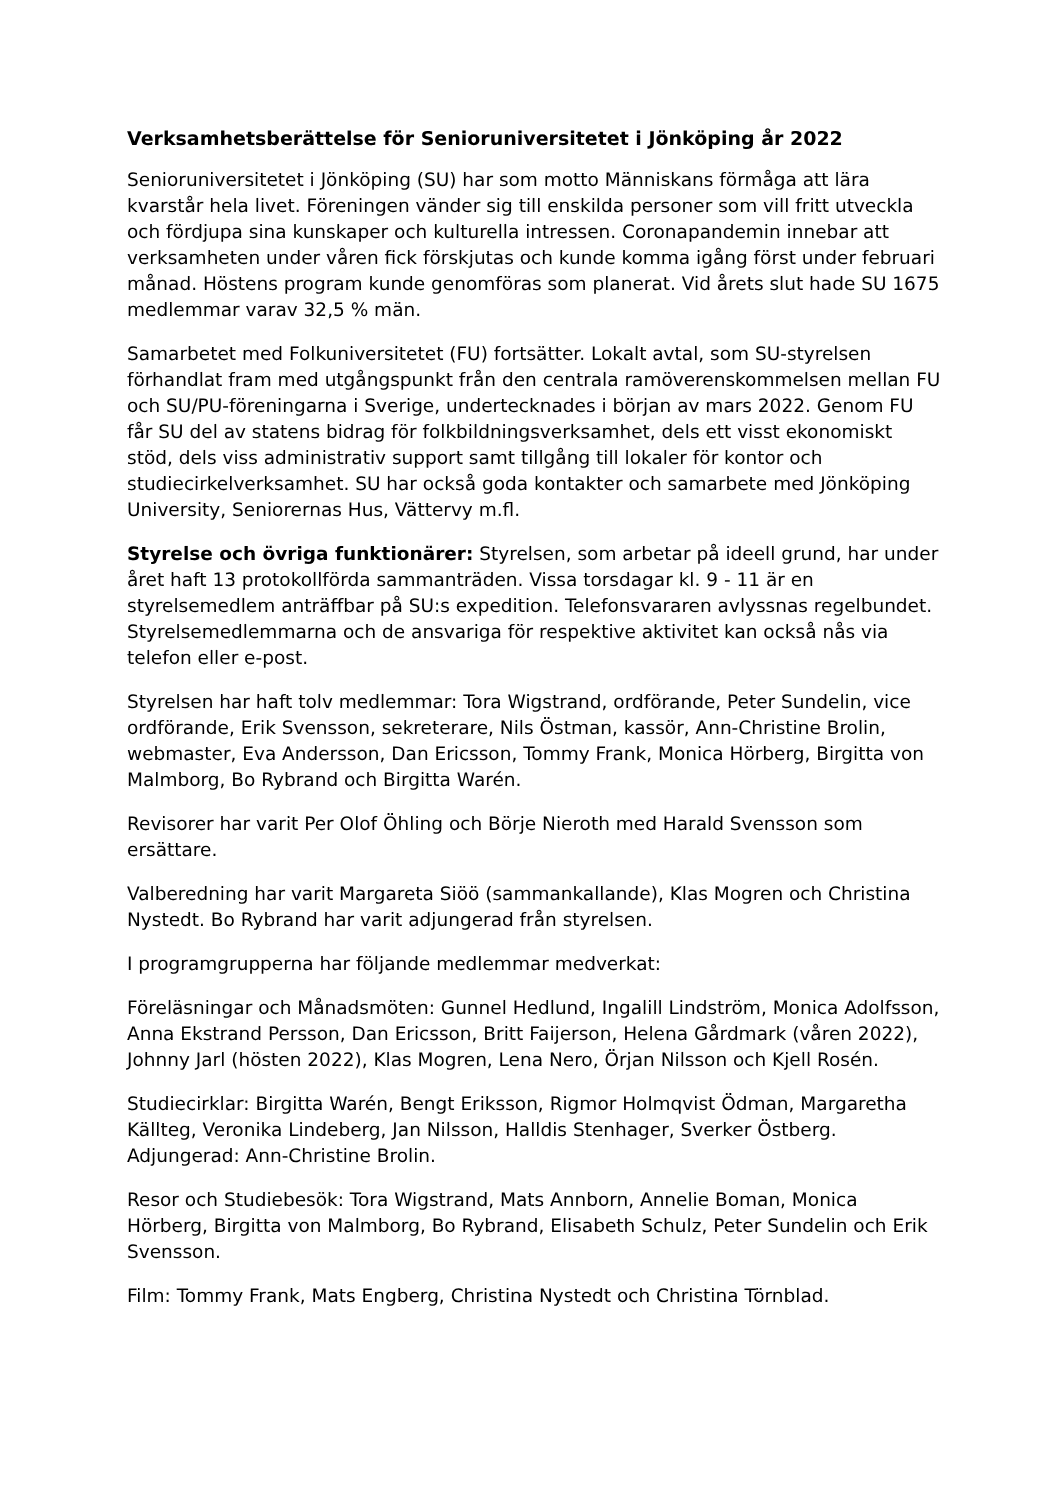Verksamhetsberättelse för Senioruniversitetet i Jönköping år 2022
Senioruniversitetet i Jönköping (SU) har som motto Människans förmåga att lära kvarstår hela livet. Föreningen vänder sig till enskilda personer som vill fritt utveckla och fördjupa sina kunskaper och kulturella intressen. Coronapandemin innebar att verksamheten under våren fick förskjutas och kunde komma igång först under februari månad. Höstens program kunde genomföras som planerat. Vid årets slut hade SU 1675 medlemmar varav 32,5 % män.
Samarbetet med Folkuniversitetet (FU) fortsätter. Lokalt avtal, som SU-styrelsen förhandlat fram med utgångspunkt från den centrala ramöverenskommelsen mellan FU och SU/PU-föreningarna i Sverige, undertecknades i början av mars 2022. Genom FU får SU del av statens bidrag för folkbildningsverksamhet, dels ett visst ekonomiskt stöd, dels viss administrativ support samt tillgång till lokaler för kontor och studiecirkelverksamhet. SU har också goda kontakter och samarbete med Jönköping University, Seniorernas Hus, Vättervy m.fl.
Styrelse och övriga funktionärer: Styrelsen, som arbetar på ideell grund, har under året haft 13 protokollförda sammanträden. Vissa torsdagar kl. 9 - 11 är en styrelsemedlem anträffbar på SU:s expedition. Telefonsvararen avlyssnas regelbundet. Styrelsemedlemmarna och de ansvariga för respektive aktivitet kan också nås via telefon eller e-post.
Styrelsen har haft tolv medlemmar: Tora Wigstrand, ordförande, Peter Sundelin, vice ordförande, Erik Svensson, sekreterare, Nils Östman, kassör, Ann-Christine Brolin, webmaster, Eva Andersson, Dan Ericsson, Tommy Frank, Monica Hörberg, Birgitta von Malmborg, Bo Rybrand och Birgitta Warén.
Revisorer har varit Per Olof Öhling och Börje Nieroth med Harald Svensson som ersättare.
Valberedning har varit Margareta Siöö (sammankallande), Klas Mogren och Christina Nystedt. Bo Rybrand har varit adjungerad från styrelsen.
I programgrupperna har följande medlemmar medverkat:
Föreläsningar och Månadsmöten: Gunnel Hedlund, Ingalill Lindström, Monica Adolfsson, Anna Ekstrand Persson, Dan Ericsson, Britt Faijerson, Helena Gårdmark (våren 2022), Johnny Jarl (hösten 2022), Klas Mogren, Lena Nero, Örjan Nilsson och Kjell Rosén.
Studiecirklar: Birgitta Warén, Bengt Eriksson, Rigmor Holmqvist Ödman, Margaretha Källteg, Veronika Lindeberg, Jan Nilsson, Halldis Stenhager, Sverker Östberg. Adjungerad: Ann-Christine Brolin.
Resor och Studiebesök: Tora Wigstrand, Mats Annborn, Annelie Boman, Monica Hörberg, Birgitta von Malmborg, Bo Rybrand, Elisabeth Schulz, Peter Sundelin och Erik Svensson.
Film: Tommy Frank, Mats Engberg, Christina Nystedt och Christina Törnblad.